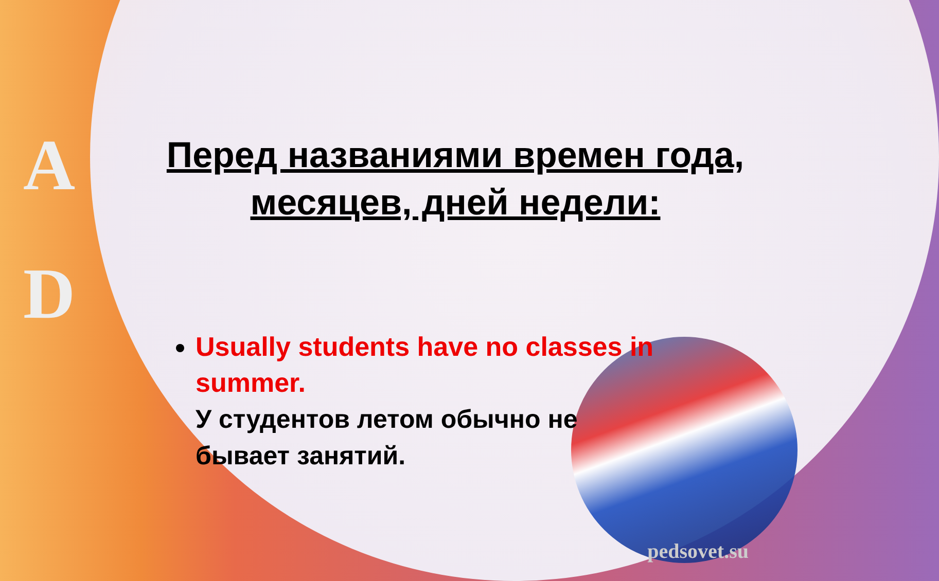A
D
Перед названиями времен года,
месяцев, дней недели:
Usually students have no classes in summer.
У студентов летом обычно не бывает занятий.
pedsovet.su